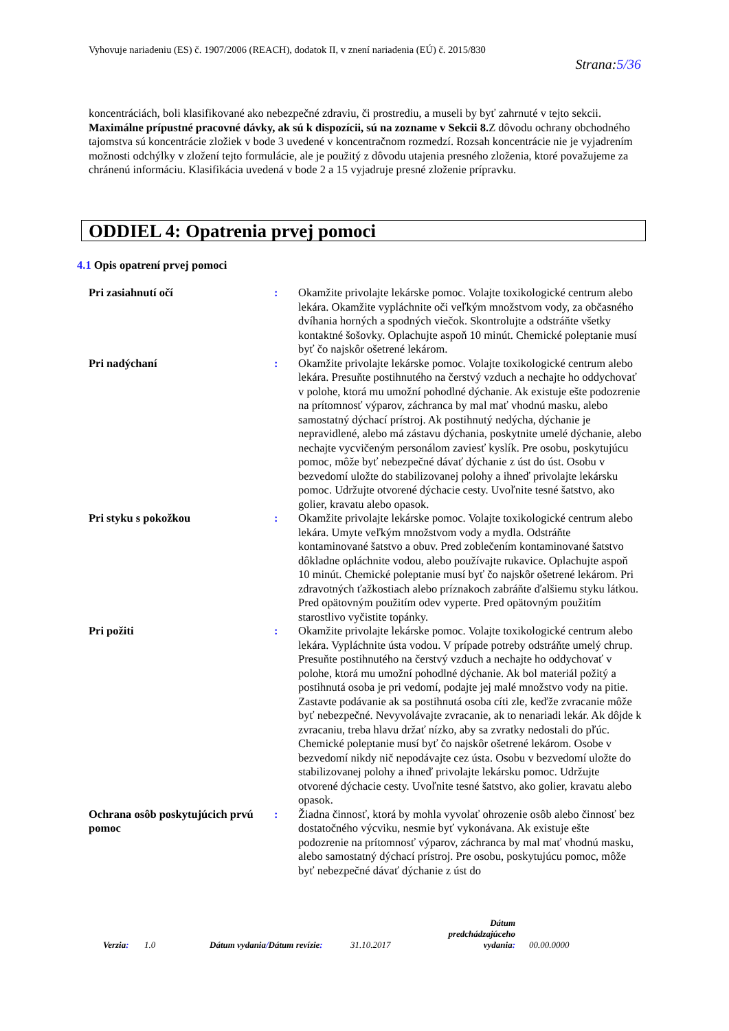Vyhovuje nariadeniu (ES) č. 1907/2006 (REACH), dodatok II, v znení nariadenia (EÚ) č. 2015/830
Strana:5/36
koncentráciách, boli klasifikované ako nebezpečné zdraviu, či prostrediu, a museli by byť zahrnuté v tejto sekcii.
Maximálne prípustné pracovné dávky, ak sú k dispozícii, sú na zozname v Sekcii 8. Z dôvodu ochrany obchodného tajomstva sú koncentrácie zložiek v bode 3 uvedené v koncentračnom rozmedzí. Rozsah koncentrácie nie je vyjadrením možnosti odchýlky v zložení tejto formulácie, ale je použitý z dôvodu utajenia presného zloženia, ktoré považujeme za chránenú informáciu. Klasifikácia uvedená v bode 2 a 15 vyjadruje presné zloženie prípravku.
ODDIEL 4: Opatrenia prvej pomoci
4.1 Opis opatrení prvej pomoci
Pri zasiahnutí očí : Okamžite privolajte lekárske pomoc. Volajte toxikologické centrum alebo lekára. Okamžite vypláchnite oči veľkým množstvom vody, za občasného dvíhania horných a spodných viečok. Skontrolujte a odstráňte všetky kontaktné šošovky. Oplachujte aspoň 10 minút. Chemické poleptanie musí byť čo najskôr ošetrené lekárom.
Pri nadýchaní : Okamžite privolajte lekárske pomoc. Volajte toxikologické centrum alebo lekára. Presuňte postihnutého na čerstvý vzduch a nechajte ho oddychovať v polohe, ktorá mu umožní pohodlné dýchanie. Ak existuje ešte podozrenie na prítomnosť výparov, záchranca by mal mať vhodnú masku, alebo samostatný dýchací prístroj. Ak postihnutý nedýcha, dýchanie je nepravidlené, alebo má zástavu dýchania, poskytnite umelé dýchanie, alebo nechajte vycvičeným personálom zaviesť kyslík. Pre osobu, poskytujúcu pomoc, môže byť nebezpečné dávať dýchanie z úst do úst. Osobu v bezvedomí uložte do stabilizovanej polohy a ihneď privolajte lekársku pomoc. Udržujte otvorené dýchacie cesty. Uvoľnite tesné šatstvo, ako golier, kravatu alebo opasok.
Pri styku s pokožkou : Okamžite privolajte lekárske pomoc. Volajte toxikologické centrum alebo lekára. Umyte veľkým množstvom vody a mydla. Odstráňte kontaminované šatstvo a obuv. Pred zoblečením kontaminované šatstvo dôkladne opláchnite vodou, alebo používajte rukavice. Oplachujte aspoň 10 minút. Chemické poleptanie musí byť čo najskôr ošetrené lekárom. Pri zdravotných ťažkostiach alebo príznakoch zabráňte ďalšiemu styku látkou. Pred opätovným použitím odev vyperte. Pred opätovným použitím starostlivo vyčistite topánky.
Pri požiti : Okamžite privolajte lekárske pomoc. Volajte toxikologické centrum alebo lekára. Vypláchnite ústa vodou. V prípade potreby odstráňte umelý chrup. Presuňte postihnutého na čerstvý vzduch a nechajte ho oddychovať v polohe, ktorá mu umožní pohodlné dýchanie. Ak bol materiál požitý a postihnutá osoba je pri vedomí, podajte jej malé množstvo vody na pitie. Zastavte podávanie ak sa postihnutá osoba cíti zle, keďže zvracanie môže byť nebezpečné. Nevyvolávajte zvracanie, ak to nenariadi lekár. Ak dôjde k zvracaniu, treba hlavu držať nízko, aby sa zvratky nedostali do pľúc. Chemické poleptanie musí byť čo najskôr ošetrené lekárom. Osobe v bezvedomí nikdy nič nepodávajte cez ústa. Osobu v bezvedomí uložte do stabilizovanej polohy a ihneď privolajte lekársku pomoc. Udržujte otvorené dýchacie cesty. Uvoľnite tesné šatstvo, ako golier, kravatu alebo opasok.
Ochrana osôb poskytujúcich prvú pomoc
: Žiadna činnosť, ktorá by mohla vyvolať ohrozenie osôb alebo činnosť bez dostatočného výcviku, nesmie byť vykonávana. Ak existuje ešte podozrenie na prítomnosť výparov, záchranca by mal mať vhodnú masku, alebo samostatný dýchací prístroj. Pre osobu, poskytujúcu pomoc, môže byť nebezpečné dávať dýchanie z úst do
Verzia:
1.0
Dátum vydania/Dátum revízie:
31.10.2017
Dátum predchádzajúceho vydania:
00.00.0000